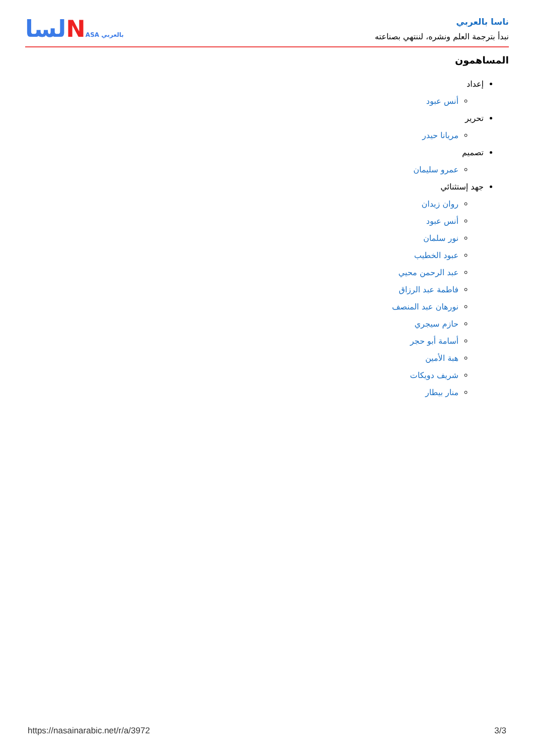ناسا بالعربي
نبدأ بترجمة العلم ونشره، لننتهي بصناعته
لساNASA بالعربي
المساهمون
إعداد
أنس عبود
تحرير
مريانا حيدر
تصميم
عمرو سليمان
جهد إستثنائي
روان زيدان
أنس عبود
نور سلمان
عبود الخطيب
عبد الرحمن محيي
فاطمة عبد الرزاق
نورهان عبد المنصف
حازم سيجري
أسامة أبو حجر
هبة الأمين
شريف دويكات
منار بيطار
https://nasainarabic.net/r/a/3972 3/3